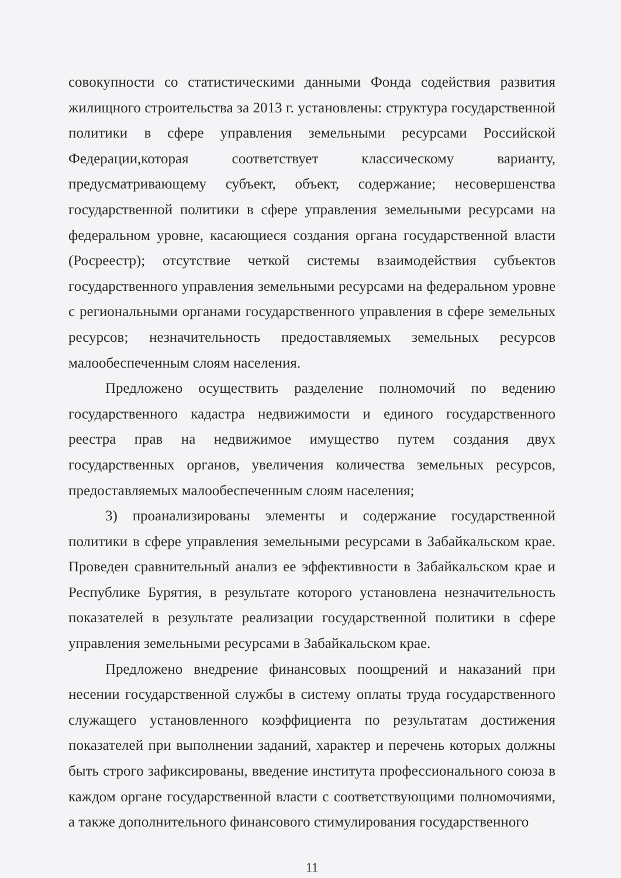совокупности со статистическими данными Фонда содействия развития жилищного строительства за 2013 г. установлены: структура государственной политики в сфере управления земельными ресурсами Российской Федерации,которая соответствует классическому варианту, предусматривающему субъект, объект, содержание; несовершенства государственной политики в сфере управления земельными ресурсами на федеральном уровне, касающиеся создания органа государственной власти (Росреестр); отсутствие четкой системы взаимодействия субъектов государственного управления земельными ресурсами на федеральном уровне с региональными органами государственного управления в сфере земельных ресурсов; незначительность предоставляемых земельных ресурсов малообеспеченным слоям населения.
Предложено осуществить разделение полномочий по ведению государственного кадастра недвижимости и единого государственного реестра прав на недвижимое имущество путем создания двух государственных органов, увеличения количества земельных ресурсов, предоставляемых малообеспеченным слоям населения;
3) проанализированы элементы и содержание государственной политики в сфере управления земельными ресурсами в Забайкальском крае. Проведен сравнительный анализ ее эффективности в Забайкальском крае и Республике Бурятия, в результате которого установлена незначительность показателей в результате реализации государственной политики в сфере управления земельными ресурсами в Забайкальском крае.
Предложено внедрение финансовых поощрений и наказаний при несении государственной службы в систему оплаты труда государственного служащего установленного коэффициента по результатам достижения показателей при выполнении заданий, характер и перечень которых должны быть строго зафиксированы, введение института профессионального союза в каждом органе государственной власти с соответствующими полномочиями, а также дополнительного финансового стимулирования государственного
11